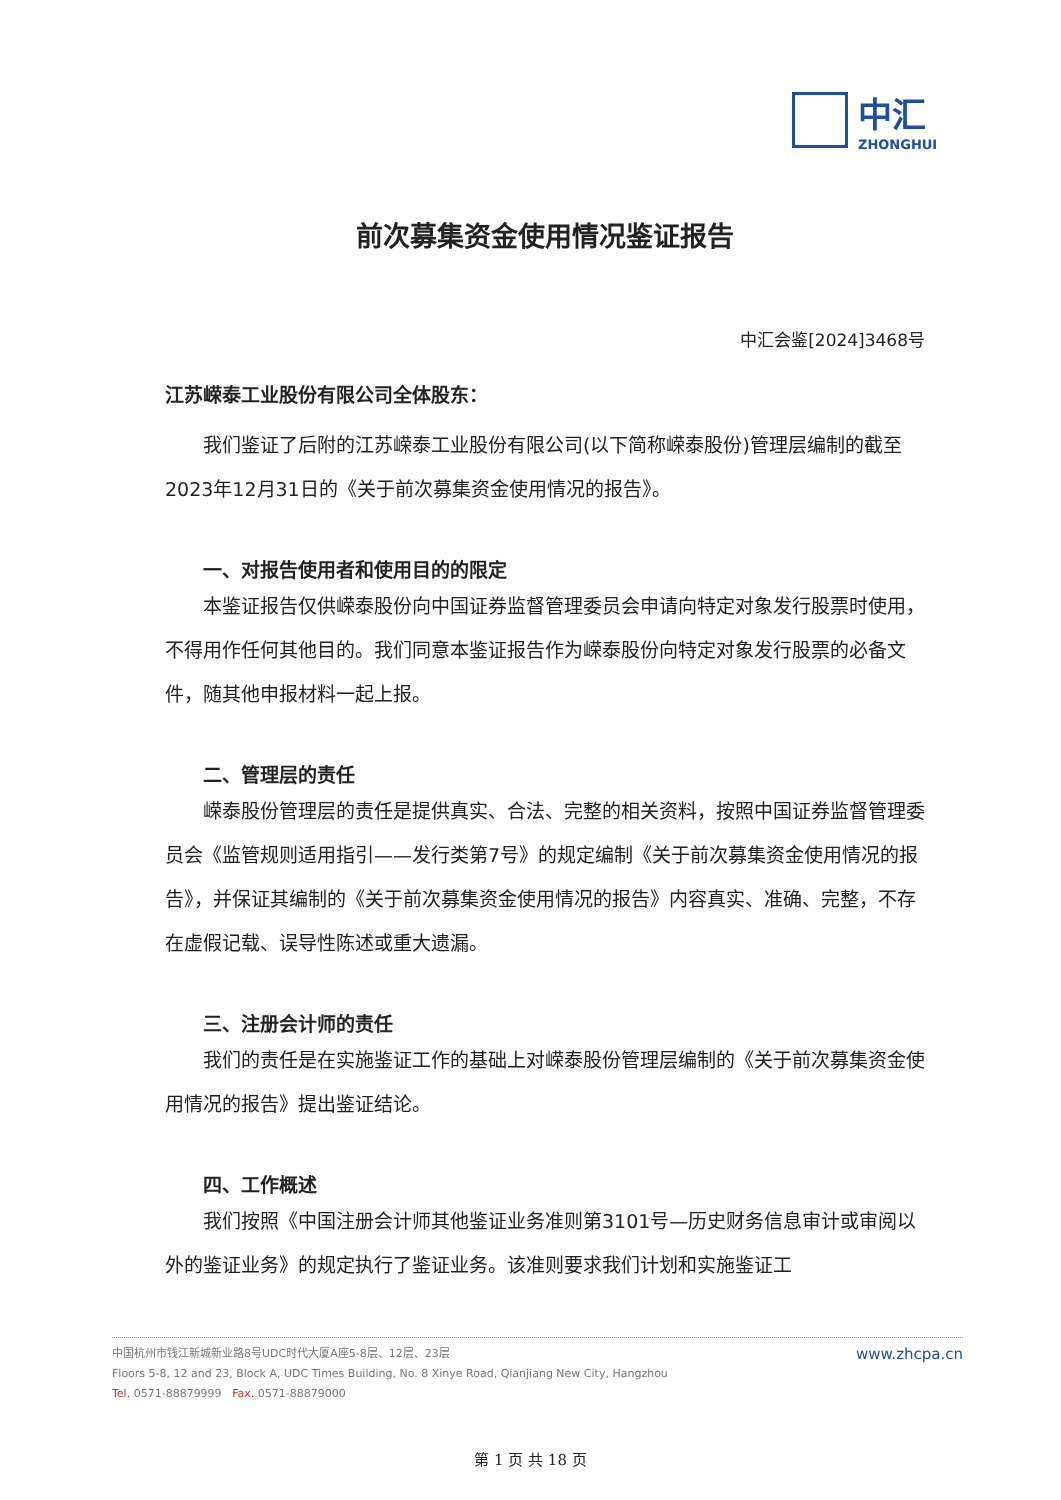中汇
ZHONGHUI
前次募集资金使用情况鉴证报告
中汇会鉴[2024]3468号
江苏嵘泰工业股份有限公司全体股东：
我们鉴证了后附的江苏嵘泰工业股份有限公司(以下简称嵘泰股份)管理层编制的截至2023年12月31日的《关于前次募集资金使用情况的报告》。
一、对报告使用者和使用目的的限定
本鉴证报告仅供嵘泰股份向中国证券监督管理委员会申请向特定对象发行股票时使用，不得用作任何其他目的。我们同意本鉴证报告作为嵘泰股份向特定对象发行股票的必备文件，随其他申报材料一起上报。
二、管理层的责任
嵘泰股份管理层的责任是提供真实、合法、完整的相关资料，按照中国证券监督管理委员会《监管规则适用指引——发行类第7号》的规定编制《关于前次募集资金使用情况的报告》，并保证其编制的《关于前次募集资金使用情况的报告》内容真实、准确、完整，不存在虚假记载、误导性陈述或重大遗漏。
三、注册会计师的责任
我们的责任是在实施鉴证工作的基础上对嵘泰股份管理层编制的《关于前次募集资金使用情况的报告》提出鉴证结论。
四、工作概述
我们按照《中国注册会计师其他鉴证业务准则第3101号—历史财务信息审计或审阅以外的鉴证业务》的规定执行了鉴证业务。该准则要求我们计划和实施鉴证工
中国杭州市钱江新城新业路8号UDC时代大厦A座5-8层、12层、23层
Floors 5-8, 12 and 23, Block A, UDC Times Building, No. 8 Xinye Road, Qianjiang New City, Hangzhou
Tel. 0571-88879999 Fax. 0571-88879000
www.zhcpa.cn
第 1 页 共 18 页